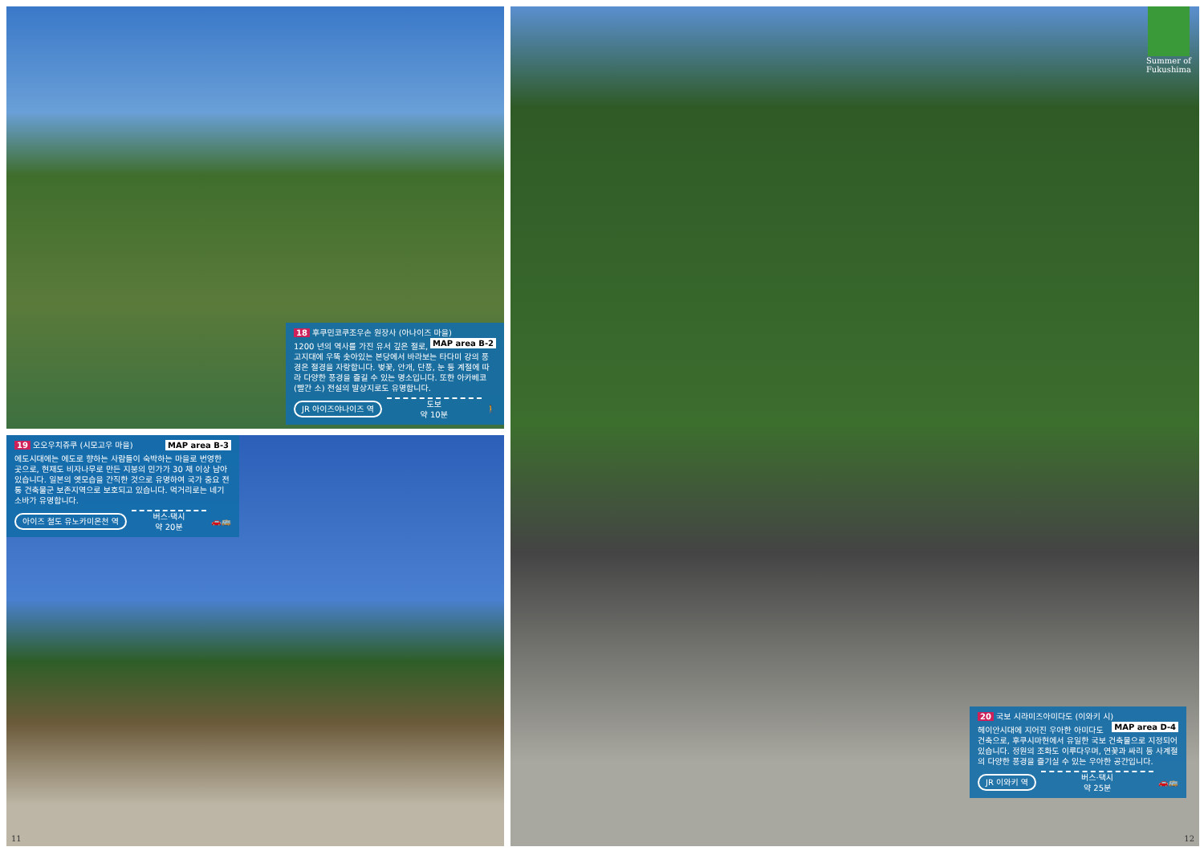18 후쿠민코쿠조우손 원장사 (아나이즈 마을) MAP area B-2
1200 년의 역사를 가진 유서 깊은 절로, 고지대에 우뚝 솟아있는 본당에서 바라보는 타다미 강의 풍경은 절경을 자랑합니다. 벚꽃, 안개, 단풍, 눈 등 계절에 따라 다양한 풍경을 즐길 수 있는 명소입니다. 또한 아카베코(빨간 소) 전설의 발상지로도 유명합니다.
JR 아이즈야나이즈 역 도보
약 10분 🚶
19 오오우치쥬쿠 (시모고우 마을) MAP area B-3
에도시대에는 에도로 향하는 사람들이 숙박하는 마을로 번영한 곳으로, 현재도 비자나무로 만든 지붕의 민가가 30 채 이상 남아 있습니다. 일본의 옛모습을 간직한 것으로 유명하여 국가 중요 전통 건축물군 보존지역으로 보호되고 있습니다. 먹거리로는 네기소바가 유명합니다.
아이즈 철도 유노카미온천 역 버스·택시
약 20분 🚗🚌
11
Summer of
Fukushima
20 국보 시라미즈아미다도 (이와키 시) MAP area D-4
헤이안시대에 지어진 우아한 아미다도 건축으로, 후쿠시마현에서 유일한 국보 건축물으로 지정되어 있습니다. 정원의 조화도 이루다우며, 연꽃과 싸리 등 사계절의 다양한 풍경을 즐기실 수 있는 우아한 공간입니다.
JR 이와키 역 버스·택시
약 25분 🚗🚌
12